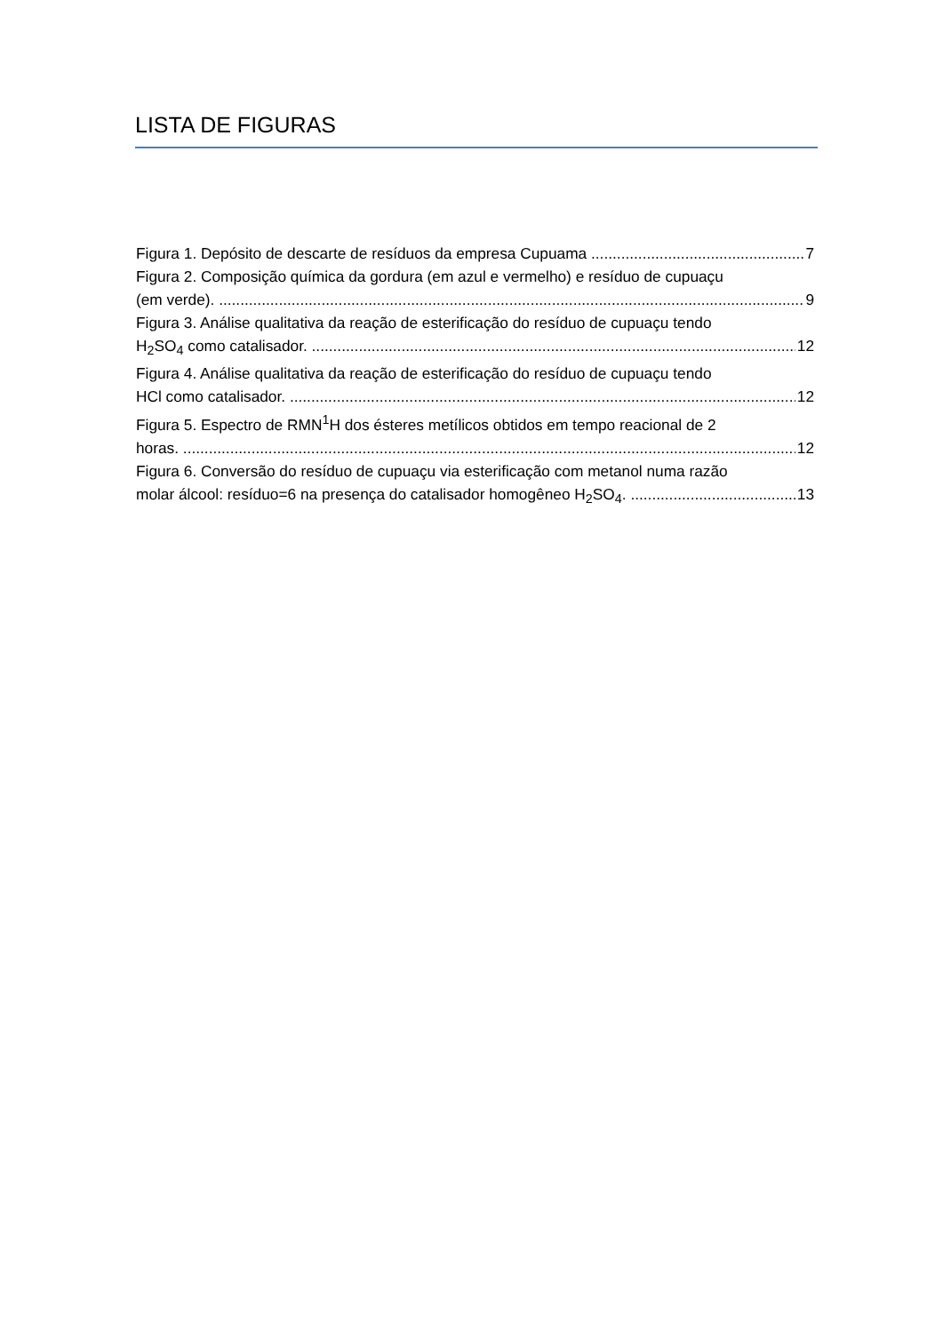LISTA DE FIGURAS
Figura 1. Depósito de descarte de resíduos da empresa Cupuama 7
Figura 2. Composição química da gordura (em azul e vermelho) e resíduo de cupuaçu
(em verde). 9
Figura 3. Análise qualitativa da reação de esterificação do resíduo de cupuaçu tendo
H<sub>2</sub>SO<sub>4</sub> como catalisador. 12
Figura 4. Análise qualitativa da reação de esterificação do resíduo de cupuaçu tendo
HCl como catalisador. 12
Figura 5. Espectro de RMN<sup>1</sup>H dos ésteres metílicos obtidos em tempo reacional de 2
horas. 12
Figura 6. Conversão do resíduo de cupuaçu via esterificação com metanol numa razão
molar álcool: resíduo=6 na presença do catalisador homogêneo H<sub>2</sub>SO<sub>4</sub>. 13